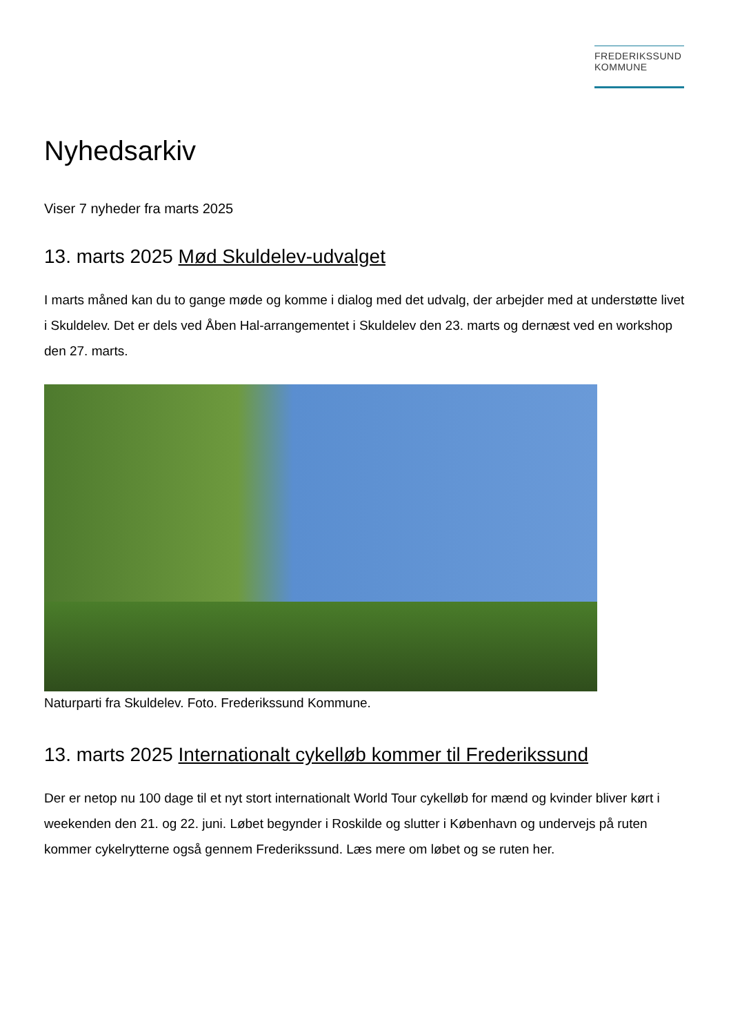FREDERIKSSUND
KOMMUNE
Nyhedsarkiv
Viser 7 nyheder fra marts 2025
13. marts 2025 Mød Skuldelev-udvalget
I marts måned kan du to gange møde og komme i dialog med det udvalg, der arbejder med at understøtte livet i Skuldelev. Det er dels ved Åben Hal-arrangementet i Skuldelev den 23. marts og dernæst ved en workshop den 27. marts.
Naturparti fra Skuldelev. Foto. Frederikssund Kommune.
13. marts 2025 Internationalt cykelløb kommer til Frederikssund
Der er netop nu 100 dage til et nyt stort internationalt World Tour cykelløb for mænd og kvinder bliver kørt i weekenden den 21. og 22. juni. Løbet begynder i Roskilde og slutter i København og undervejs på ruten kommer cykelrytterne også gennem Frederikssund. Læs mere om løbet og se ruten her.